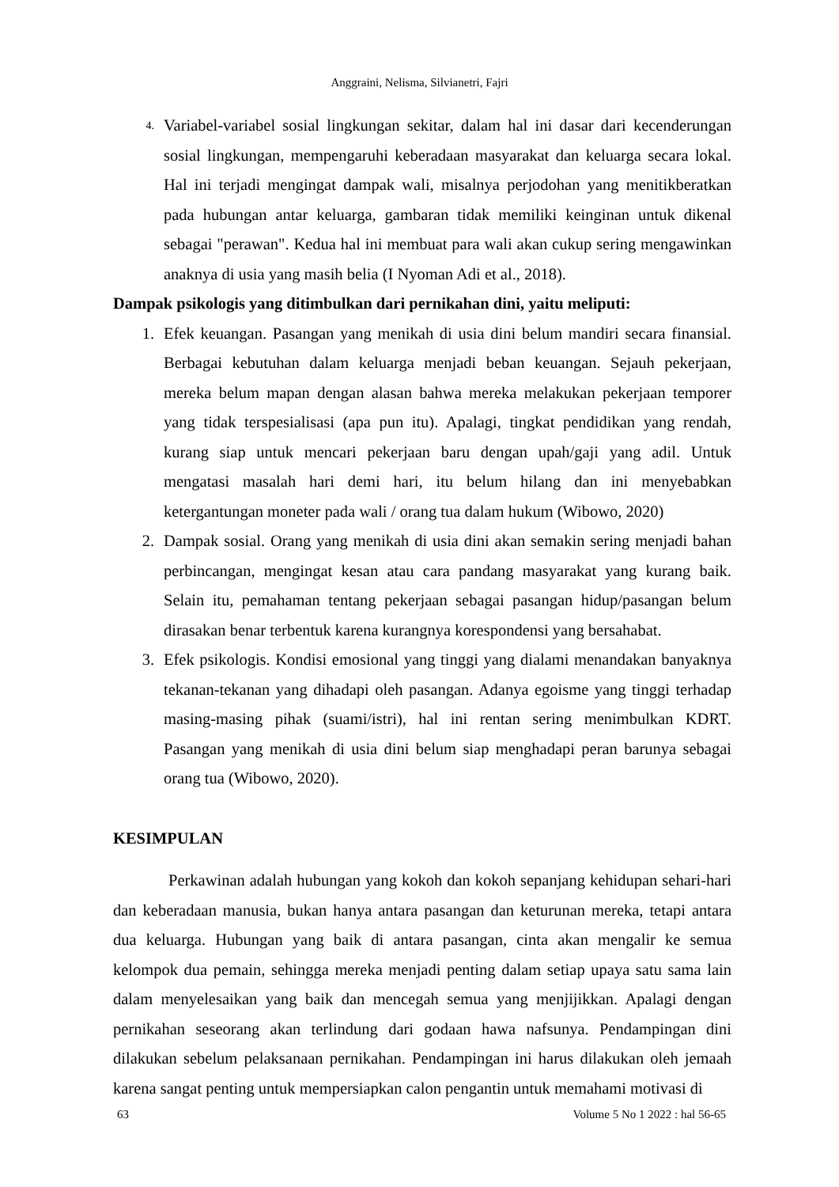Anggraini, Nelisma, Silvianetri, Fajri
4.
Variabel-variabel sosial lingkungan sekitar, dalam hal ini dasar dari kecenderungan sosial lingkungan, mempengaruhi keberadaan masyarakat dan keluarga secara lokal. Hal ini terjadi mengingat dampak wali, misalnya perjodohan yang menitikberatkan pada hubungan antar keluarga, gambaran tidak memiliki keinginan untuk dikenal sebagai "perawan". Kedua hal ini membuat para wali akan cukup sering mengawinkan anaknya di usia yang masih belia (I Nyoman Adi et al., 2018).
Dampak psikologis yang ditimbulkan dari pernikahan dini, yaitu meliputi:
1. Efek keuangan. Pasangan yang menikah di usia dini belum mandiri secara finansial. Berbagai kebutuhan dalam keluarga menjadi beban keuangan. Sejauh pekerjaan, mereka belum mapan dengan alasan bahwa mereka melakukan pekerjaan temporer yang tidak terspesialisasi (apa pun itu). Apalagi, tingkat pendidikan yang rendah, kurang siap untuk mencari pekerjaan baru dengan upah/gaji yang adil. Untuk mengatasi masalah hari demi hari, itu belum hilang dan ini menyebabkan ketergantungan moneter pada wali / orang tua dalam hukum (Wibowo, 2020)
2. Dampak sosial. Orang yang menikah di usia dini akan semakin sering menjadi bahan perbincangan, mengingat kesan atau cara pandang masyarakat yang kurang baik. Selain itu, pemahaman tentang pekerjaan sebagai pasangan hidup/pasangan belum dirasakan benar terbentuk karena kurangnya korespondensi yang bersahabat.
3. Efek psikologis. Kondisi emosional yang tinggi yang dialami menandakan banyaknya tekanan-tekanan yang dihadapi oleh pasangan. Adanya egoisme yang tinggi terhadap masing-masing pihak (suami/istri), hal ini rentan sering menimbulkan KDRT. Pasangan yang menikah di usia dini belum siap menghadapi peran barunya sebagai orang tua (Wibowo, 2020).
KESIMPULAN
Perkawinan adalah hubungan yang kokoh dan kokoh sepanjang kehidupan sehari-hari dan keberadaan manusia, bukan hanya antara pasangan dan keturunan mereka, tetapi antara dua keluarga. Hubungan yang baik di antara pasangan, cinta akan mengalir ke semua kelompok dua pemain, sehingga mereka menjadi penting dalam setiap upaya satu sama lain dalam menyelesaikan yang baik dan mencegah semua yang menjijikkan. Apalagi dengan pernikahan seseorang akan terlindung dari godaan hawa nafsunya. Pendampingan dini dilakukan sebelum pelaksanaan pernikahan. Pendampingan ini harus dilakukan oleh jemaah karena sangat penting untuk mempersiapkan calon pengantin untuk memahami motivasi di
63 Volume 5 No 1 2022 : hal 56-65